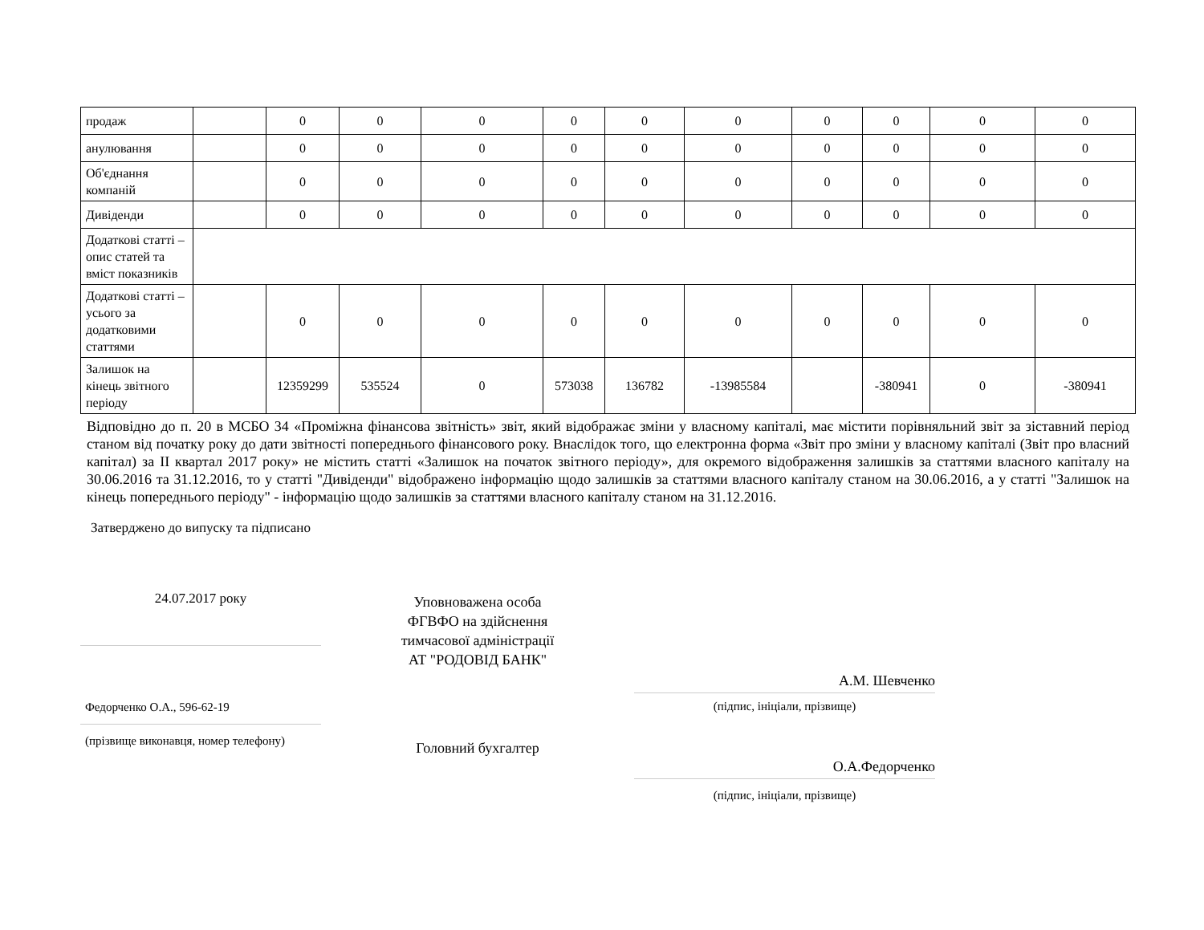| продаж | | 0 | 0 | 0 | 0 | 0 | 0 | 0 | 0 | 0 | 0 |
| анулювання | | 0 | 0 | 0 | 0 | 0 | 0 | 0 | 0 | 0 | 0 |
| Об'єднання компаній | | 0 | 0 | 0 | 0 | 0 | 0 | 0 | 0 | 0 | 0 |
| Дивіденди | | 0 | 0 | 0 | 0 | 0 | 0 | 0 | 0 | 0 | 0 |
| Додаткові статті – опис статей та вміст показників | | | | | | | | | | | |
| Додаткові статті – усього за додатковими статтями | | 0 | 0 | 0 | 0 | 0 | 0 | 0 | 0 | 0 | 0 |
| Залишок на кінець звітного періоду | | 12359299 | 535524 | 0 | 573038 | 136782 | -13985584 | | -380941 | 0 | -380941 |
Відповідно до п. 20 в МСБО 34 «Проміжна фінансова звітність» звіт, який відображає зміни у власному капіталі, має містити порівняльний звіт за зіставний період станом від початку року до дати звітності попереднього фінансового року. Внаслідок того, що електронна форма «Звіт про зміни у власному капіталі (Звіт про власний капітал) за II квартал 2017 року» не містить статті «Залишок на початок звітного періоду», для окремого відображення залишків за статтями власного капіталу на 30.06.2016 та 31.12.2016, то у статті "Дивіденди" відображено інформацію щодо залишків за статтями власного капіталу станом на 30.06.2016, а у статті "Залишок на кінець попереднього періоду" - інформацію щодо залишків за статтями власного капіталу станом на 31.12.2016.
Затверджено до випуску та підписано
24.07.2017 року
Федорченко О.А., 596-62-19
(прізвище виконавця, номер телефону)
Уповноважена особа
ФГВФО на здійснення
тимчасової адміністрації
АТ "РОДОВІД БАНК"
Головний бухгалтер
А.М. Шевченко
(підпис, ініціали, прізвище)
О.А.Федорченко
(підпис, ініціали, прізвище)